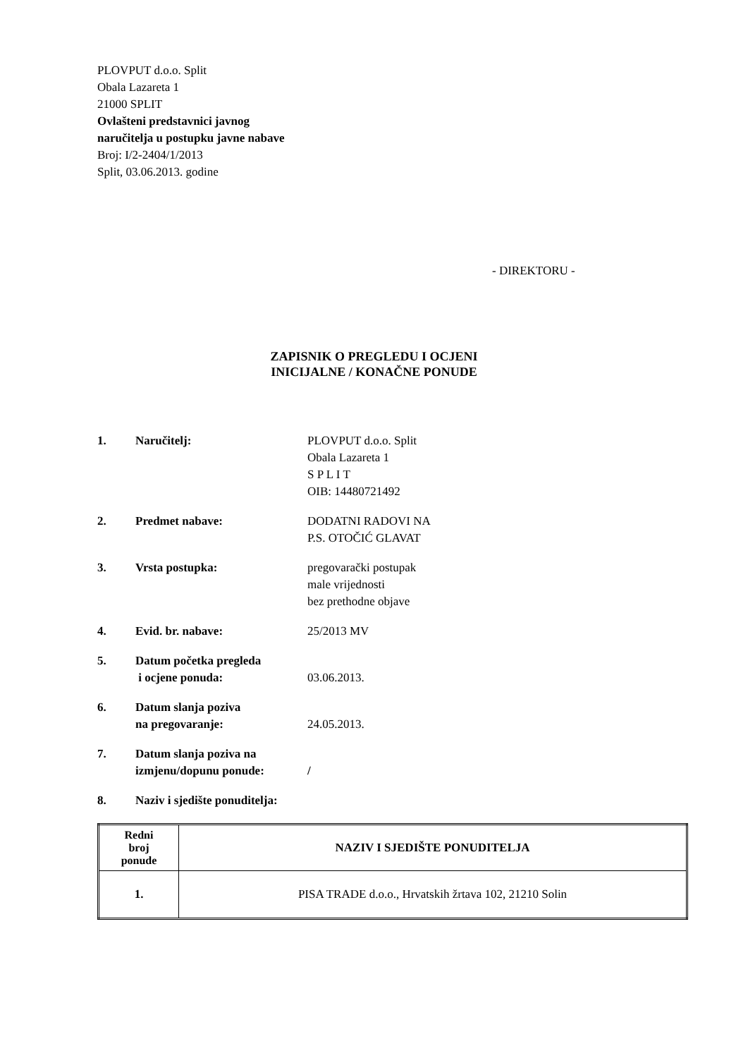PLOVPUT d.o.o. Split
Obala Lazareta 1
21000 SPLIT
Ovlašteni predstavnici javnog
naručitelja u postupku javne nabave
Broj: I/2-2404/1/2013
Split, 03.06.2013. godine
- DIREKTORU -
ZAPISNIK O PREGLEDU I OCJENI
INICIJALNE / KONAČNE PONUDE
1. Naručitelj: PLOVPUT d.o.o. Split
Obala Lazareta 1
S P L I T
OIB: 14480721492
2. Predmet nabave: DODATNI RADOVI NA
P.S. OTOČIĆ GLAVAT
3. Vrsta postupka: pregovarački postupak
male vrijednosti
bez prethodne objave
4. Evid. br. nabave: 25/2013 MV
5. Datum početka pregleda
i ocjene ponuda:
03.06.2013.
6. Datum slanja poziva
na pregovaranje:
24.05.2013.
7. Datum slanja poziva na
izmjenu/dopunu ponude:
/
8. Naziv i sjedište ponuditelja:
| Redni broj ponude | NAZIV I SJEDIŠTE PONUDITELJA |
| --- | --- |
| 1. | PISA TRADE d.o.o., Hrvatskih žrtava 102, 21210 Solin |